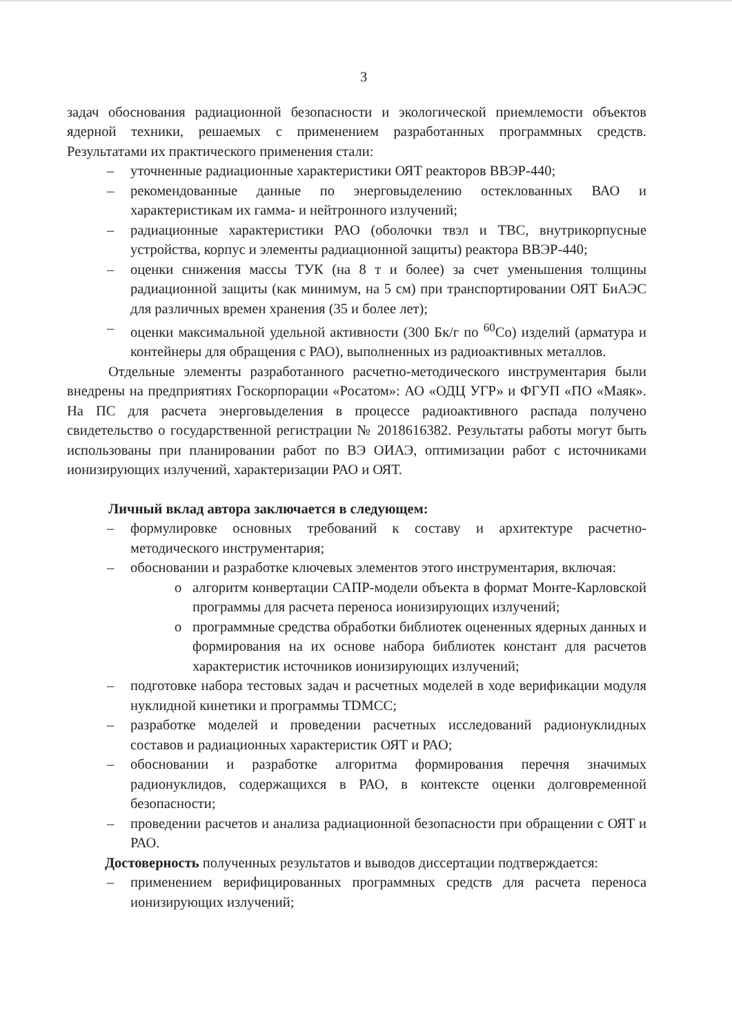3
задач обоснования радиационной безопасности и экологической приемлемости объектов ядерной техники, решаемых с применением разработанных программных средств. Результатами их практического применения стали:
– уточненные радиационные характеристики ОЯТ реакторов ВВЭР-440;
– рекомендованные данные по энерговыделению остеклованных ВАО и характеристикам их гамма- и нейтронного излучений;
– радиационные характеристики РАО (оболочки твэл и ТВС, внутрикорпусные устройства, корпус и элементы радиационной защиты) реактора ВВЭР-440;
– оценки снижения массы ТУК (на 8 т и более) за счет уменьшения толщины радиационной защиты (как минимум, на 5 см) при транспортировании ОЯТ БиАЭС для различных времен хранения (35 и более лет);
– оценки максимальной удельной активности (300 Бк/г по <sup>60</sup>Co) изделий (арматура и контейнеры для обращения с РАО), выполненных из радиоактивных металлов.
Отдельные элементы разработанного расчетно-методического инструментария были внедрены на предприятиях Госкорпорации «Росатом»: АО «ОДЦ УГР» и ФГУП «ПО «Маяк». На ПС для расчета энерговыделения в процессе радиоактивного распада получено свидетельство о государственной регистрации № 2018616382. Результаты работы могут быть использованы при планировании работ по ВЭ ОИАЭ, оптимизации работ с источниками ионизирующих излучений, характеризации РАО и ОЯТ.
Личный вклад автора заключается в следующем:
– формулировке основных требований к составу и архитектуре расчетно-методического инструментария;
– обосновании и разработке ключевых элементов этого инструментария, включая:
o алгоритм конвертации САПР-модели объекта в формат Монте-Карловской программы для расчета переноса ионизирующих излучений;
o программные средства обработки библиотек оцененных ядерных данных и формирования на их основе набора библиотек констант для расчетов характеристик источников ионизирующих излучений;
– подготовке набора тестовых задач и расчетных моделей в ходе верификации модуля нуклидной кинетики и программы TDMCC;
– разработке моделей и проведении расчетных исследований радионуклидных составов и радиационных характеристик ОЯТ и РАО;
– обосновании и разработке алгоритма формирования перечня значимых радионуклидов, содержащихся в РАО, в контексте оценки долговременной безопасности;
– проведении расчетов и анализа радиационной безопасности при обращении с ОЯТ и РАО.
Достоверность полученных результатов и выводов диссертации подтверждается:
– применением верифицированных программных средств для расчета переноса ионизирующих излучений;